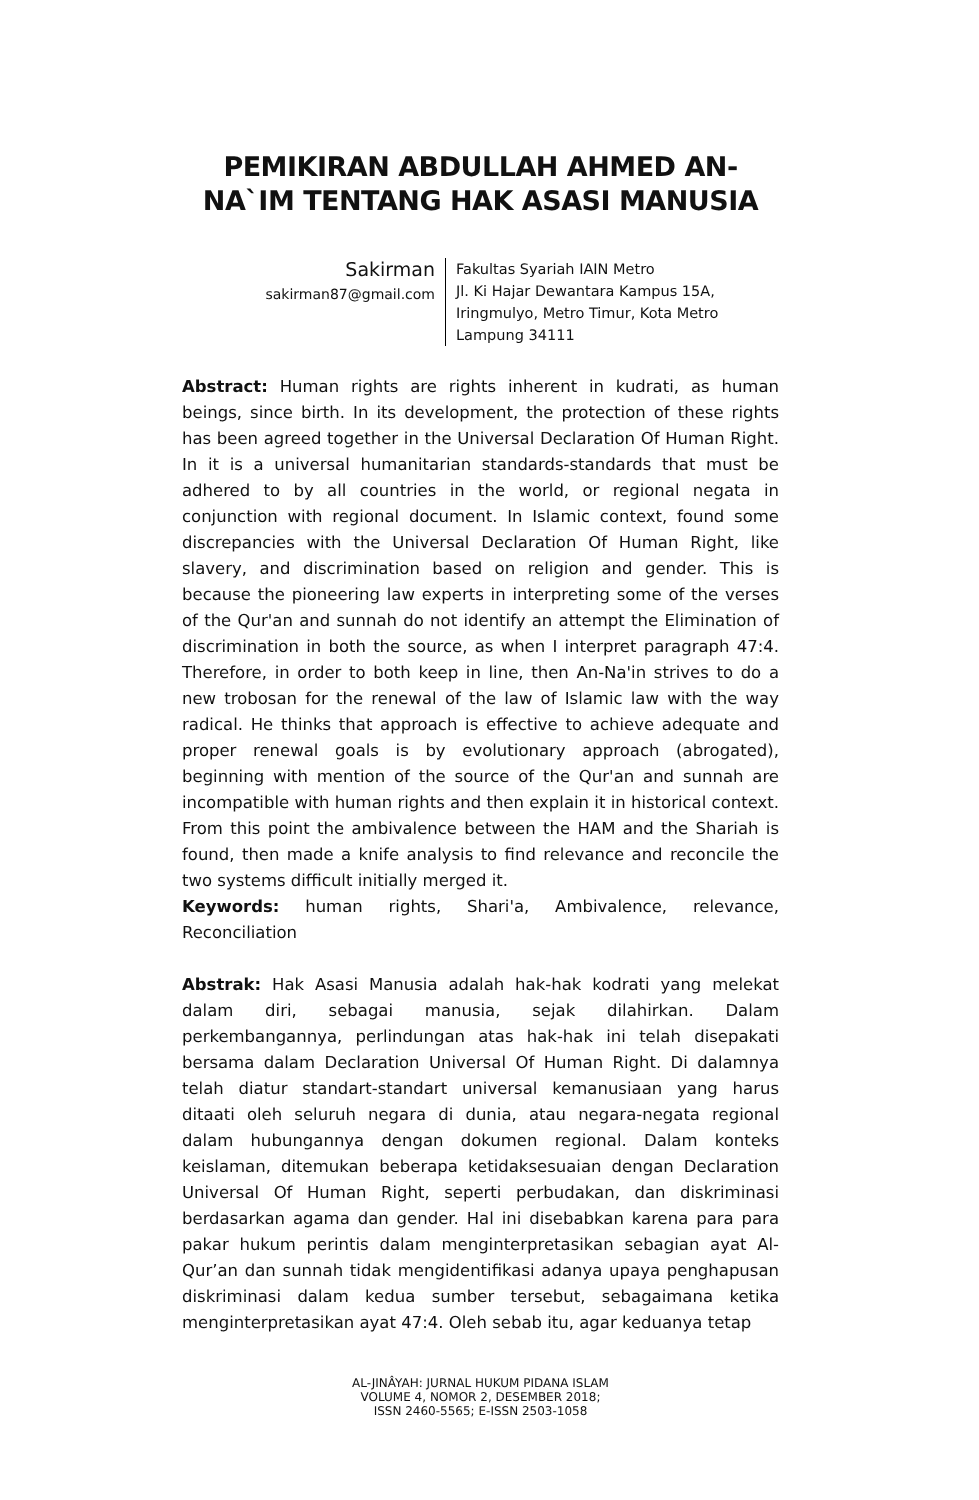PEMIKIRAN ABDULLAH AHMED AN-NA`IM TENTANG HAK ASASI MANUSIA
Sakirman
sakirman87@gmail.com
Fakultas Syariah IAIN Metro
Jl. Ki Hajar Dewantara Kampus 15A, Iringmulyo, Metro Timur, Kota Metro Lampung 34111
Abstract: Human rights are rights inherent in kudrati, as human beings, since birth. In its development, the protection of these rights has been agreed together in the Universal Declaration Of Human Right. In it is a universal humanitarian standards-standards that must be adhered to by all countries in the world, or regional negata in conjunction with regional document. In Islamic context, found some discrepancies with the Universal Declaration Of Human Right, like slavery, and discrimination based on religion and gender. This is because the pioneering law experts in interpreting some of the verses of the Qur'an and sunnah do not identify an attempt the Elimination of discrimination in both the source, as when I interpret paragraph 47:4. Therefore, in order to both keep in line, then An-Na'in strives to do a new trobosan for the renewal of the law of Islamic law with the way radical. He thinks that approach is effective to achieve adequate and proper renewal goals is by evolutionary approach (abrogated), beginning with mention of the source of the Qur'an and sunnah are incompatible with human rights and then explain it in historical context. From this point the ambivalence between the HAM and the Shariah is found, then made a knife analysis to find relevance and reconcile the two systems difficult initially merged it.
Keywords: human rights, Shari'a, Ambivalence, relevance, Reconciliation
Abstrak: Hak Asasi Manusia adalah hak-hak kodrati yang melekat dalam diri, sebagai manusia, sejak dilahirkan. Dalam perkembangannya, perlindungan atas hak-hak ini telah disepakati bersama dalam Declaration Universal Of Human Right. Di dalamnya telah diatur standart-standart universal kemanusiaan yang harus ditaati oleh seluruh negara di dunia, atau negara-negata regional dalam hubungannya dengan dokumen regional. Dalam konteks keislaman, ditemukan beberapa ketidaksesuaian dengan Declaration Universal Of Human Right, seperti perbudakan, dan diskriminasi berdasarkan agama dan gender. Hal ini disebabkan karena para para pakar hukum perintis dalam menginterpretasikan sebagian ayat Al-Qur’an dan sunnah tidak mengidentifikasi adanya upaya penghapusan diskriminasi dalam kedua sumber tersebut, sebagaimana ketika menginterpretasikan ayat 47:4. Oleh sebab itu, agar keduanya tetap
AL-JINÂYAH: JURNAL HUKUM PIDANA ISLAM
VOLUME 4, NOMOR 2, DESEMBER 2018;
ISSN 2460-5565; E-ISSN 2503-1058